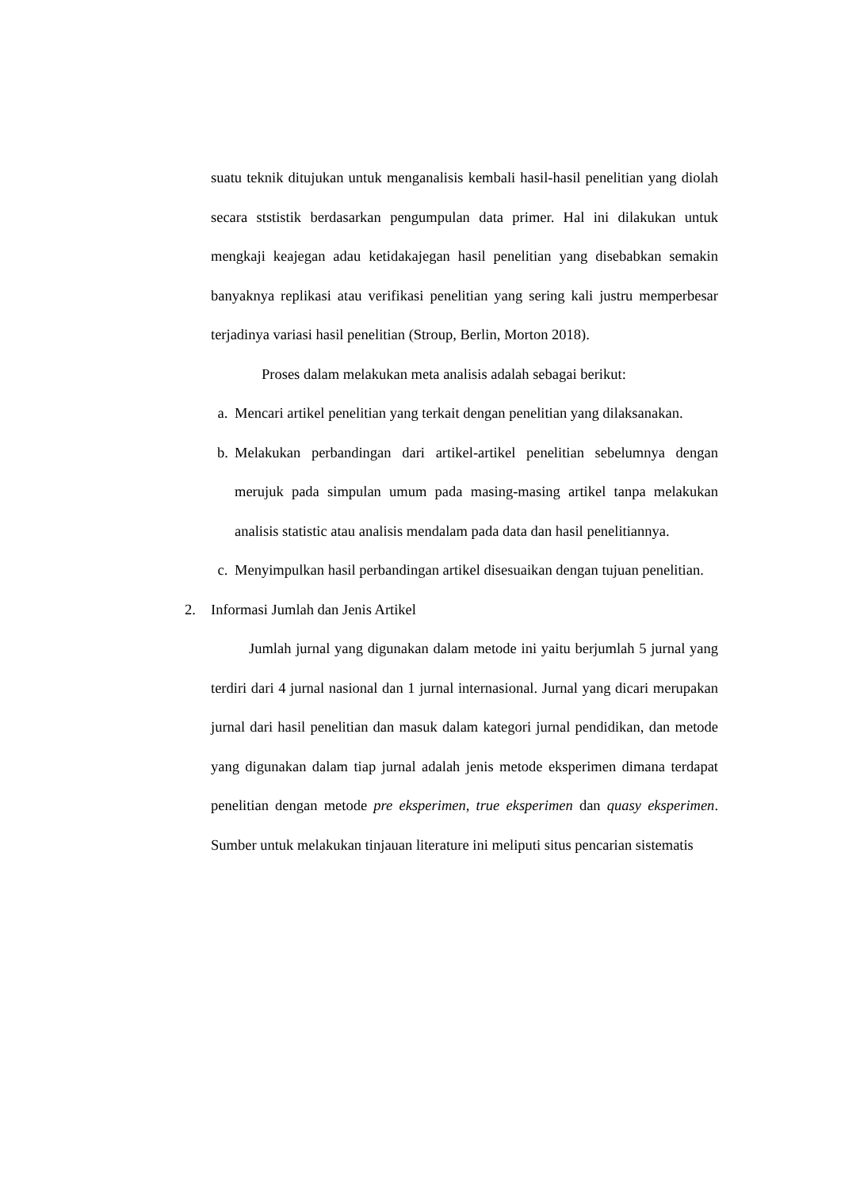suatu teknik ditujukan untuk menganalisis kembali hasil-hasil penelitian yang diolah secara ststistik berdasarkan pengumpulan data primer. Hal ini dilakukan untuk mengkaji keajegan adau ketidakajegan hasil penelitian yang disebabkan semakin banyaknya replikasi atau verifikasi penelitian yang sering kali justru memperbesar terjadinya variasi hasil penelitian (Stroup, Berlin, Morton 2018).
Proses dalam melakukan meta analisis adalah sebagai berikut:
a. Mencari artikel penelitian yang terkait dengan penelitian yang dilaksanakan.
b. Melakukan perbandingan dari artikel-artikel penelitian sebelumnya dengan merujuk pada simpulan umum pada masing-masing artikel tanpa melakukan analisis statistic atau analisis mendalam pada data dan hasil penelitiannya.
c. Menyimpulkan hasil perbandingan artikel disesuaikan dengan tujuan penelitian.
2. Informasi Jumlah dan Jenis Artikel
Jumlah jurnal yang digunakan dalam metode ini yaitu berjumlah 5 jurnal yang terdiri dari 4 jurnal nasional dan 1 jurnal internasional. Jurnal yang dicari merupakan jurnal dari hasil penelitian dan masuk dalam kategori jurnal pendidikan, dan metode yang digunakan dalam tiap jurnal adalah jenis metode eksperimen dimana terdapat penelitian dengan metode pre eksperimen, true eksperimen dan quasy eksperimen. Sumber untuk melakukan tinjauan literature ini meliputi situs pencarian sistematis